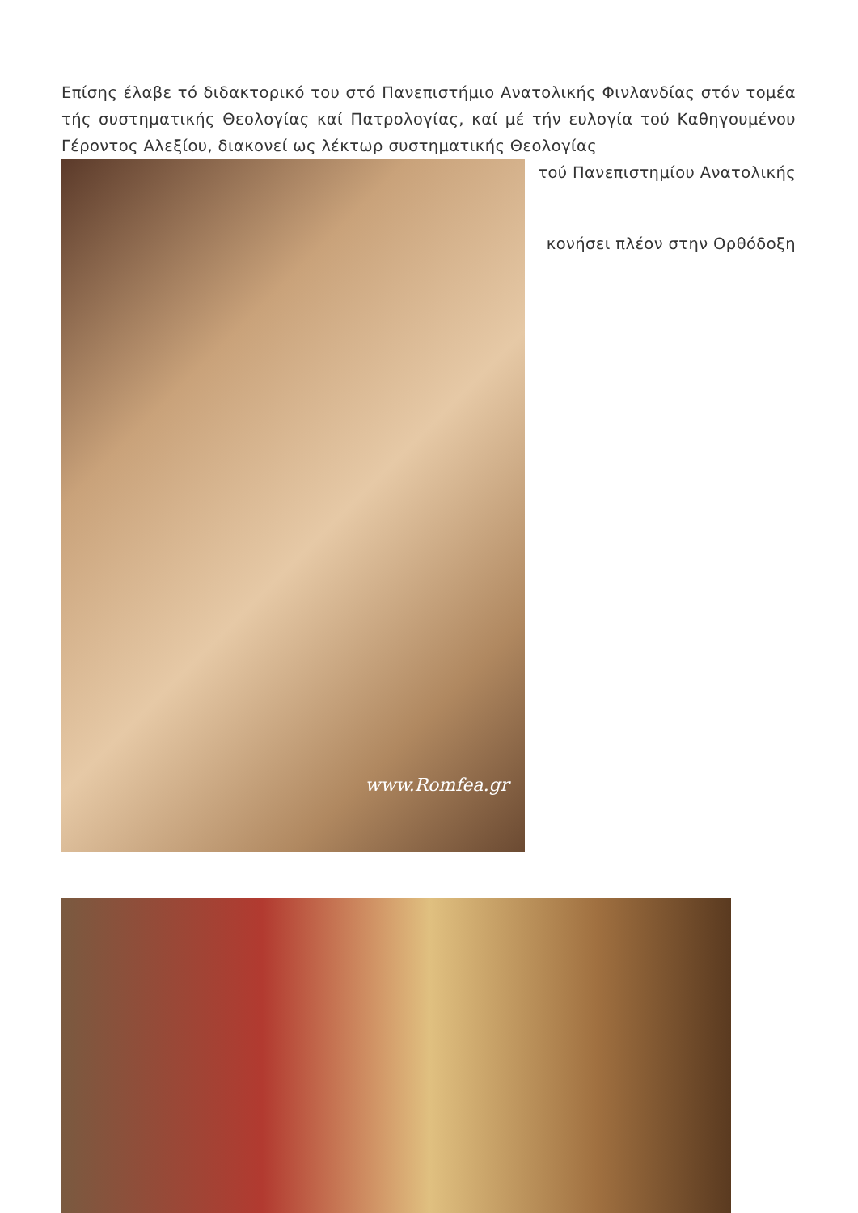Επίσης έλαβε τό διδακτορικό του στό Πανεπιστήμιο Ανατολικής Φινλανδίας στόν τομέα τής συστηματικής Θεολογίας καί Πατρολογίας, καί μέ τήν ευλογία τού Καθηγουμένου Γέροντος Αλεξίου, διακονεί ως λέκτωρ συστηματικής Θεολογίας
www.Romfea.gr
τού Πανεπιστημίου Ανατολικής
κονήσει πλέον στην Ορθόδοξη